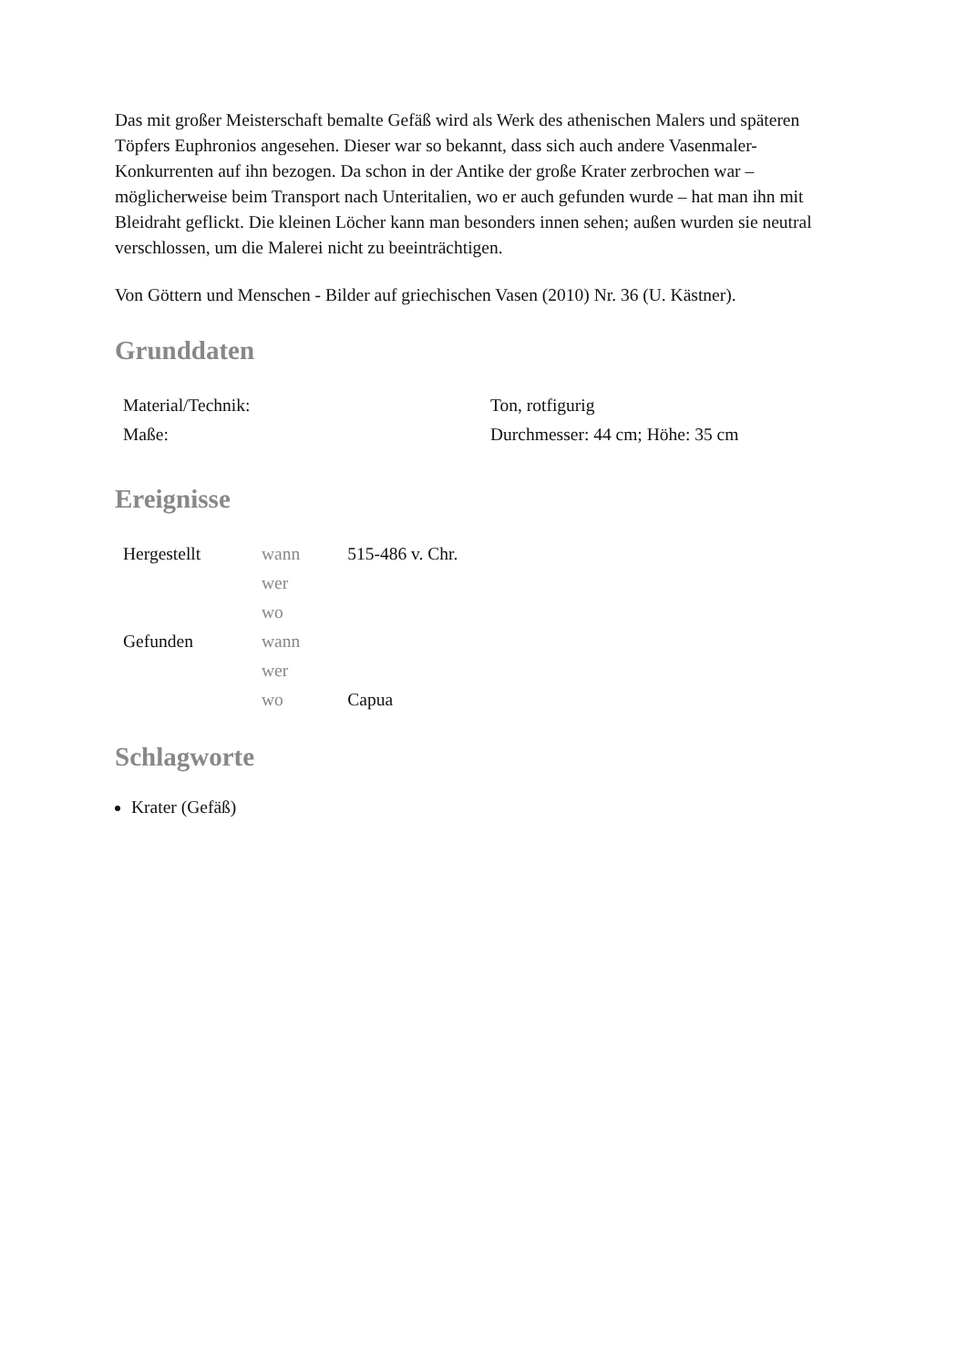Das mit großer Meisterschaft bemalte Gefäß wird als Werk des athenischen Malers und späteren Töpfers Euphronios angesehen. Dieser war so bekannt, dass sich auch andere Vasenmaler-Konkurrenten auf ihn bezogen. Da schon in der Antike der große Krater zerbrochen war – möglicherweise beim Transport nach Unteritalien, wo er auch gefunden wurde – hat man ihn mit Bleidraht geflickt. Die kleinen Löcher kann man besonders innen sehen; außen wurden sie neutral verschlossen, um die Malerei nicht zu beeinträchtigen.
Von Göttern und Menschen - Bilder auf griechischen Vasen (2010) Nr. 36 (U. Kästner).
Grunddaten
| Material/Technik: | Ton, rotfigurig |
| Maße: | Durchmesser: 44 cm; Höhe: 35 cm |
Ereignisse
| Hergestellt | wann | 515-486 v. Chr. |
| | wer | |
| | wo | |
| Gefunden | wann | |
| | wer | |
| | wo | Capua |
Schlagworte
Krater (Gefäß)